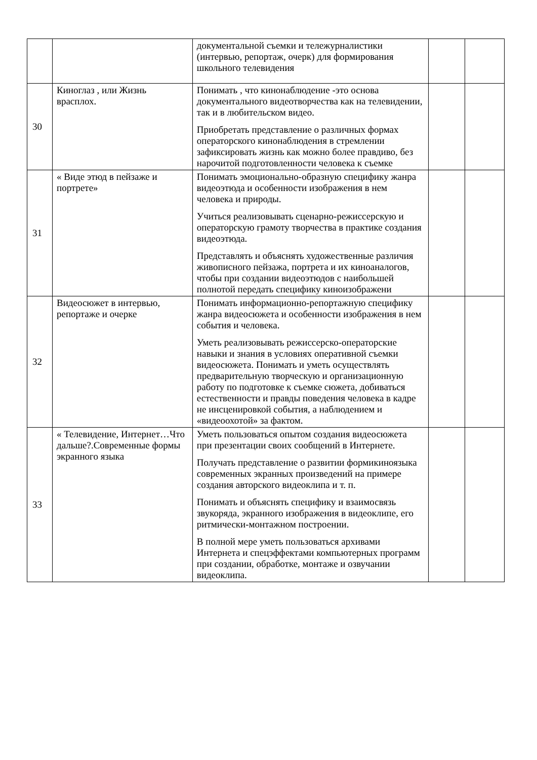| | | документальной съемки и тележурналистики (интервью, репортаж, очерк) для формирования школьного телевидения | | |
| 30 | Киноглаз , или Жизнь врасплох. | Понимать , что кинонаблюдение -это основа документального видеотворчества как на телевидении, так и в любительском видео. Приобретать представление о различных формах операторского кинонаблюдения в стремлении зафиксировать жизнь как можно более правдиво, без нарочитой подготовленности человека к съемке | | |
| 31 | « Виде этюд в пейзаже и портрете» | Понимать эмоционально-образную специфику жанра видеоэтюда и особенности изображения в нем человека и природы. Учиться реализовывать сценарно-режиссерскую и операторскую грамоту творчества в практике создания видеоэтюда. Представлять и объяснять художественные различия живописного пейзажа, портрета и их киноаналогов, чтобы при создании видеоэтюдов с наибольшей полнотой передать специфику киноизображени | | |
| 32 | Видеосюжет в интервью, репортаже и очерке | Понимать информационно-репортажную специфику жанра видеосюжета и особенности изображения в нем события и человека. Уметь реализовывать режиссерско-операторские навыки и знания в условиях оперативной съемки видеосюжета. Понимать и уметь осуществлять предварительную творческую и организационную работу по подготовке к съемке сюжета, добиваться естественности и правды поведения человека в кадре не инсценировкой события, а наблюдением и «видеоохотой» за фактом. | | |
| 33 | « Телевидение, Интернет…Что дальше?.Современные формы экранного языка | Уметь пользоваться опытом создания видеосюжета при презентации своих сообщений в Интернете. Получать представление о развитии формикиноязыка современных экранных произведений на примере создания авторского видеоклипа и т. п. Понимать и объяснять специфику и взаимосвязь звукоряда, экранного изображения в видеоклипе, его ритмически-монтажном построении. В полной мере уметь пользоваться архивами Интернета и спецэффектами компьютерных программ при создании, обработке, монтаже и озвучании видеоклипа. | | |